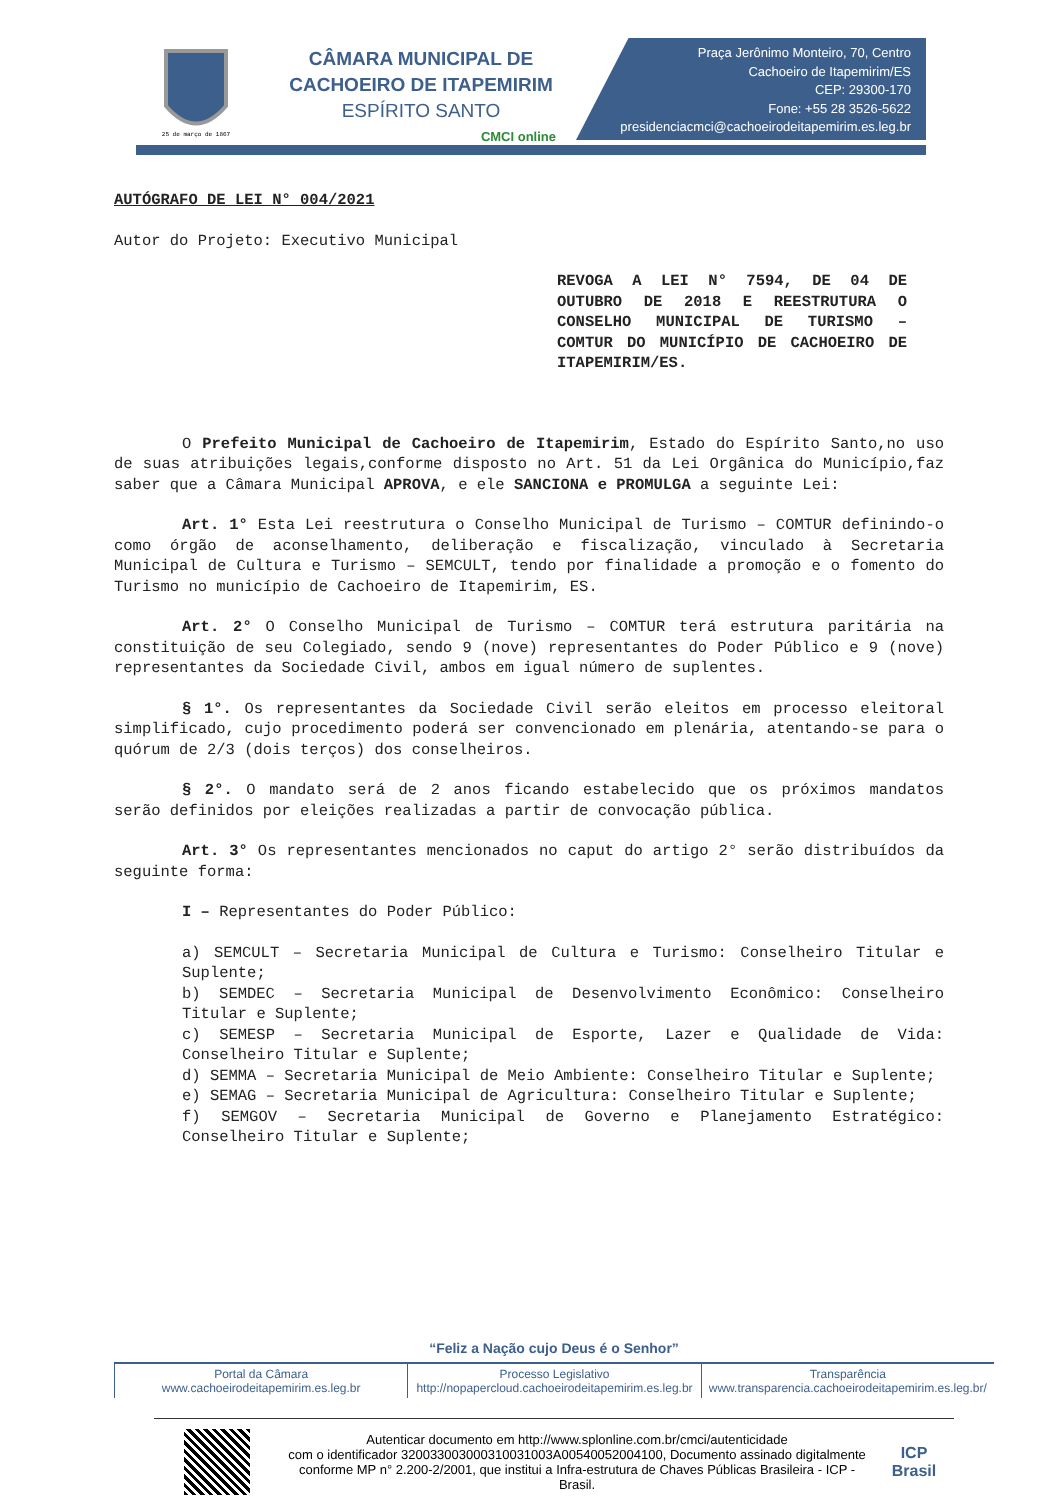25 de março de 1867
CÂMARA MUNICIPAL DE
CACHOEIRO DE ITAPEMIRIM
ESPÍRITO SANTO
CMCI online
Praça Jerônimo Monteiro, 70, Centro
Cachoeiro de Itapemirim/ES
CEP: 29300-170
Fone: +55 28 3526-5622
presidenciacmci@cachoeirodeitapemirim.es.leg.br
AUTÓGRAFO DE LEI N° 004/2021
Autor do Projeto: Executivo Municipal
REVOGA A LEI N° 7594, DE 04 DE OUTUBRO DE 2018 E REESTRUTURA O CONSELHO MUNICIPAL DE TURISMO – COMTUR DO MUNICÍPIO DE CACHOEIRO DE ITAPEMIRIM/ES.
O Prefeito Municipal de Cachoeiro de Itapemirim, Estado do Espírito Santo,no uso de suas atribuições legais,conforme disposto no Art. 51 da Lei Orgânica do Município,faz saber que a Câmara Municipal APROVA, e ele SANCIONA e PROMULGA a seguinte Lei:
Art. 1° Esta Lei reestrutura o Conselho Municipal de Turismo – COMTUR definindo-o como órgão de aconselhamento, deliberação e fiscalização, vinculado à Secretaria Municipal de Cultura e Turismo – SEMCULT, tendo por finalidade a promoção e o fomento do Turismo no município de Cachoeiro de Itapemirim, ES.
Art. 2° O Conselho Municipal de Turismo – COMTUR terá estrutura paritária na constituição de seu Colegiado, sendo 9 (nove) representantes do Poder Público e 9 (nove) representantes da Sociedade Civil, ambos em igual número de suplentes.
§ 1°. Os representantes da Sociedade Civil serão eleitos em processo eleitoral simplificado, cujo procedimento poderá ser convencionado em plenária, atentando-se para o quórum de 2/3 (dois terços) dos conselheiros.
§ 2°. O mandato será de 2 anos ficando estabelecido que os próximos mandatos serão definidos por eleições realizadas a partir de convocação pública.
Art. 3° Os representantes mencionados no caput do artigo 2° serão distribuídos da seguinte forma:
I – Representantes do Poder Público:
a) SEMCULT – Secretaria Municipal de Cultura e Turismo: Conselheiro Titular e Suplente;
b) SEMDEC – Secretaria Municipal de Desenvolvimento Econômico: Conselheiro Titular e Suplente;
c) SEMESP – Secretaria Municipal de Esporte, Lazer e Qualidade de Vida: Conselheiro Titular e Suplente;
d) SEMMA – Secretaria Municipal de Meio Ambiente: Conselheiro Titular e Suplente;
e) SEMAG – Secretaria Municipal de Agricultura: Conselheiro Titular e Suplente;
f) SEMGOV – Secretaria Municipal de Governo e Planejamento Estratégico: Conselheiro Titular e Suplente;
“Feliz a Nação cujo Deus é o Senhor”
Portal da Câmara
www.cachoeirodeitapemirim.es.leg.br
Processo Legislativo
http://nopapercloud.cachoeirodeitapemirim.es.leg.br
Transparência
www.transparencia.cachoeirodeitapemirim.es.leg.br/
Autenticar documento em http://www.splonline.com.br/cmci/autenticidade
com o identificador 320033003000310031003A00540052004100, Documento assinado digitalmente conforme MP n° 2.200-2/2001, que institui a Infra-estrutura de Chaves Públicas Brasileira - ICP - Brasil.
ICP
Brasil